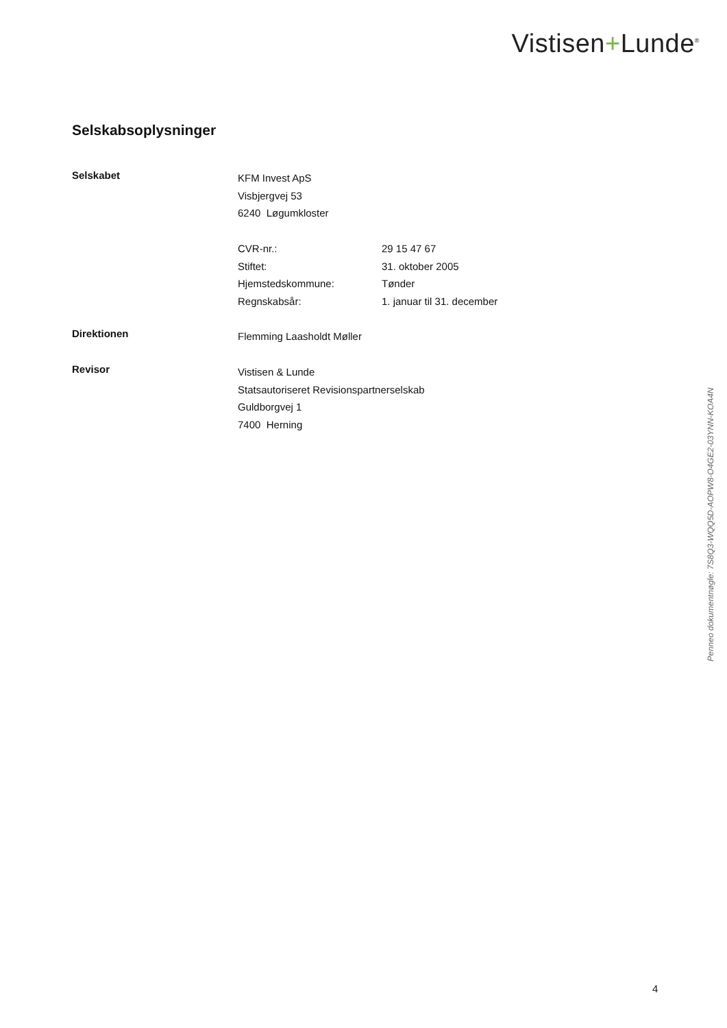Vistisen+Lunde<sup>®</sup>
Selskabsoplysninger
Selskabet
KFM Invest ApS
Visbjergvej 53
6240 Løgumkloster
CVR-nr.: 29 15 47 67
Stiftet: 31. oktober 2005
Hjemstedskommune: Tønder
Regnskabsår: 1. januar til 31. december
Direktionen
Flemming Laasholdt Møller
Revisor
Vistisen & Lunde
Statsautoriseret Revisionspartnerselskab
Guldborgvej 1
7400 Herning
Penneo dokumentnøgle: 7S8Q3-WQQ5D-AOPW8-O4GE2-03YNN-KOA4N
4